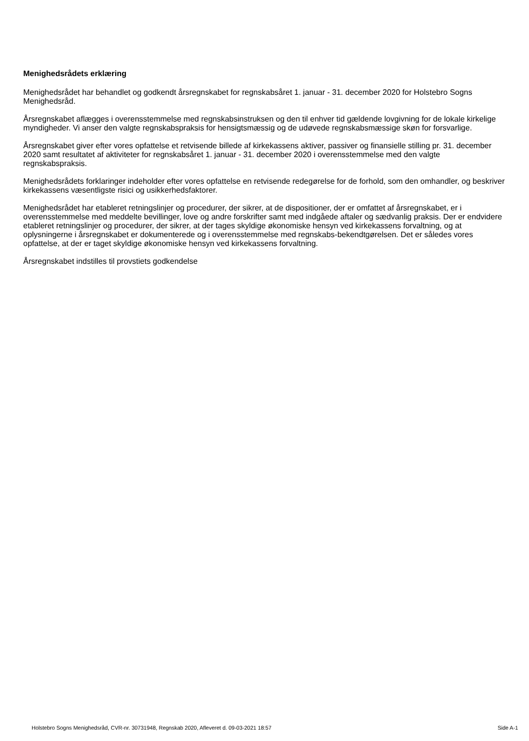Menighedsrådets erklæring
Menighedsrådet har behandlet og godkendt årsregnskabet for regnskabsåret 1. januar - 31. december 2020 for Holstebro Sogns Menighedsråd.
Årsregnskabet aflægges i overensstemmelse med regnskabsinstruksen og den til enhver tid gældende lovgivning for de lokale kirkelige myndigheder. Vi anser den valgte regnskabspraksis for hensigtsmæssig og de udøvede regnskabsmæssige skøn for forsvarlige.
Årsregnskabet giver efter vores opfattelse et retvisende billede af kirkekassens aktiver, passiver og finansielle stilling pr. 31. december 2020 samt resultatet af aktiviteter for regnskabsåret 1. januar - 31. december 2020 i overensstemmelse med den valgte regnskabspraksis.
Menighedsrådets forklaringer indeholder efter vores opfattelse en retvisende redegørelse for de forhold, som den omhandler, og beskriver kirkekassens væsentligste risici og usikkerhedsfaktorer.
Menighedsrådet har etableret retningslinjer og procedurer, der sikrer, at de dispositioner, der er omfattet af årsregnskabet, er i overensstemmelse med meddelte bevillinger, love og andre forskrifter samt med indgåede aftaler og sædvanlig praksis. Der er endvidere etableret retningslinjer og procedurer, der sikrer, at der tages skyldige økonomiske hensyn ved kirkekassens forvaltning, og at oplysningerne i årsregnskabet er dokumenterede og i overensstemmelse med regnskabs-bekendtgørelsen. Det er således vores opfattelse, at der er taget skyldige økonomiske hensyn ved kirkekassens forvaltning.
Årsregnskabet indstilles til provstiets godkendelse
Holstebro Sogns Menighedsråd, CVR-nr. 30731948, Regnskab 2020, Afleveret d. 09-03-2021 18:57 Side A-1